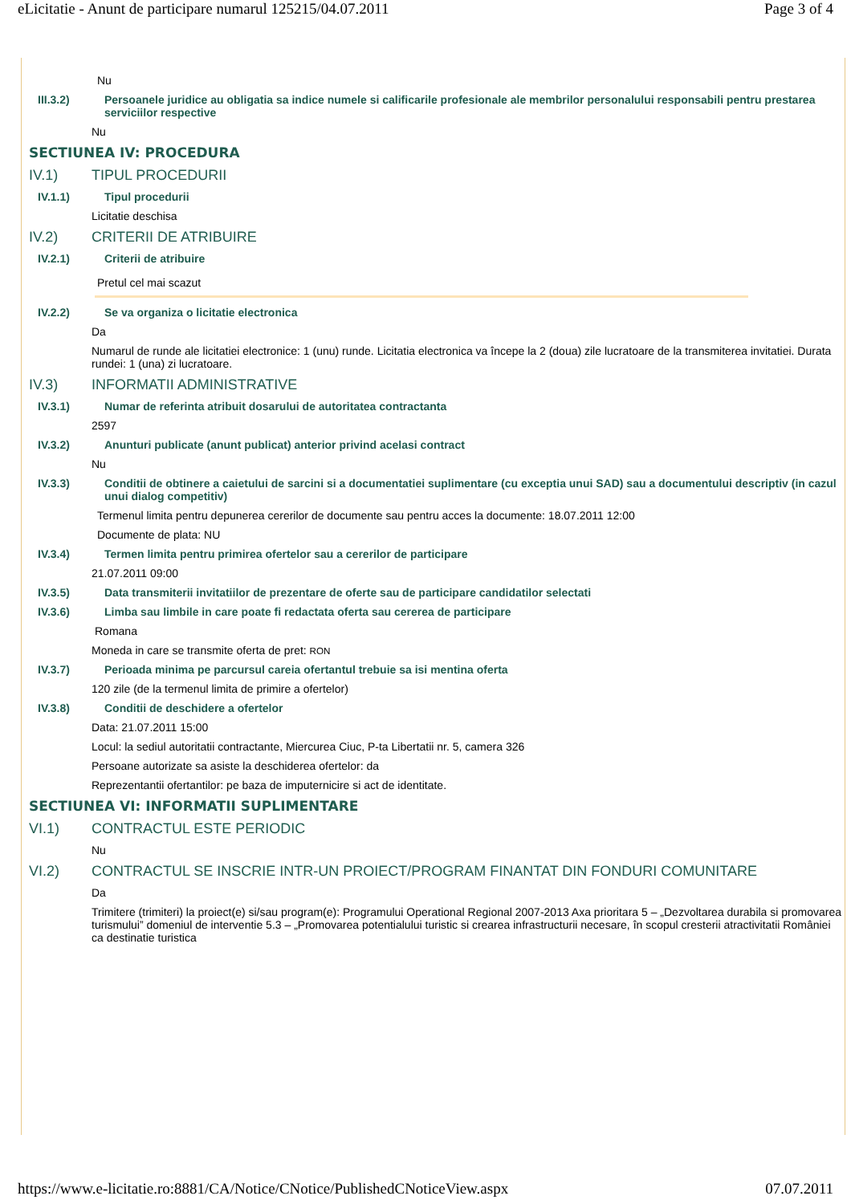eLicitatie - Anunt de participare numarul 125215/04.07.2011 Page 3 of 4
Nu
III.3.2) Persoanele juridice au obligatia sa indice numele si calificarile profesionale ale membrilor personalului responsabili pentru prestarea serviciilor respective
Nu
SECTIUNEA IV: PROCEDURA
IV.1) TIPUL PROCEDURII
IV.1.1) Tipul procedurii
Licitatie deschisa
IV.2) CRITERII DE ATRIBUIRE
IV.2.1) Criterii de atribuire
Pretul cel mai scazut
IV.2.2) Se va organiza o licitatie electronica
Da
Numarul de runde ale licitatiei electronice: 1 (unu) runde. Licitatia electronica va începe la 2 (doua) zile lucratoare de la transmiterea invitatiei. Durata rundei: 1 (una) zi lucratoare.
IV.3) INFORMATII ADMINISTRATIVE
IV.3.1) Numar de referinta atribuit dosarului de autoritatea contractanta
2597
IV.3.2) Anunturi publicate (anunt publicat) anterior privind acelasi contract
Nu
IV.3.3) Conditii de obtinere a caietului de sarcini si a documentatiei suplimentare (cu exceptia unui SAD) sau a documentului descriptiv (in cazul unui dialog competitiv)
Termenul limita pentru depunerea cererilor de documente sau pentru acces la documente: 18.07.2011 12:00
Documente de plata: NU
IV.3.4) Termen limita pentru primirea ofertelor sau a cererilor de participare
21.07.2011 09:00
IV.3.5) Data transmiterii invitatiilor de prezentare de oferte sau de participare candidatilor selectati
IV.3.6) Limba sau limbile in care poate fi redactata oferta sau cererea de participare
Romana
Moneda in care se transmite oferta de pret: RON
IV.3.7) Perioada minima pe parcursul careia ofertantul trebuie sa isi mentina oferta
120 zile (de la termenul limita de primire a ofertelor)
IV.3.8) Conditii de deschidere a ofertelor
Data: 21.07.2011 15:00
Locul: la sediul autoritatii contractante, Miercurea Ciuc, P-ta Libertatii nr. 5, camera 326
Persoane autorizate sa asiste la deschiderea ofertelor: da
Reprezentantii ofertantilor: pe baza de imputernicire si act de identitate.
SECTIUNEA VI: INFORMATII SUPLIMENTARE
VI.1) CONTRACTUL ESTE PERIODIC
Nu
VI.2) CONTRACTUL SE INSCRIE INTR-UN PROIECT/PROGRAM FINANTAT DIN FONDURI COMUNITARE
Da
Trimitere (trimiteri) la proiect(e) si/sau program(e): Programului Operational Regional 2007-2013 Axa prioritara 5 – „Dezvoltarea durabila si promovarea turismului” domeniul de interventie 5.3 – „Promovarea potentialului turistic si crearea infrastructurii necesare, în scopul cresterii atractivitatii României ca destinatie turistica
https://www.e-licitatie.ro:8881/CA/Notice/CNotice/PublishedCNoticeView.aspx 07.07.2011